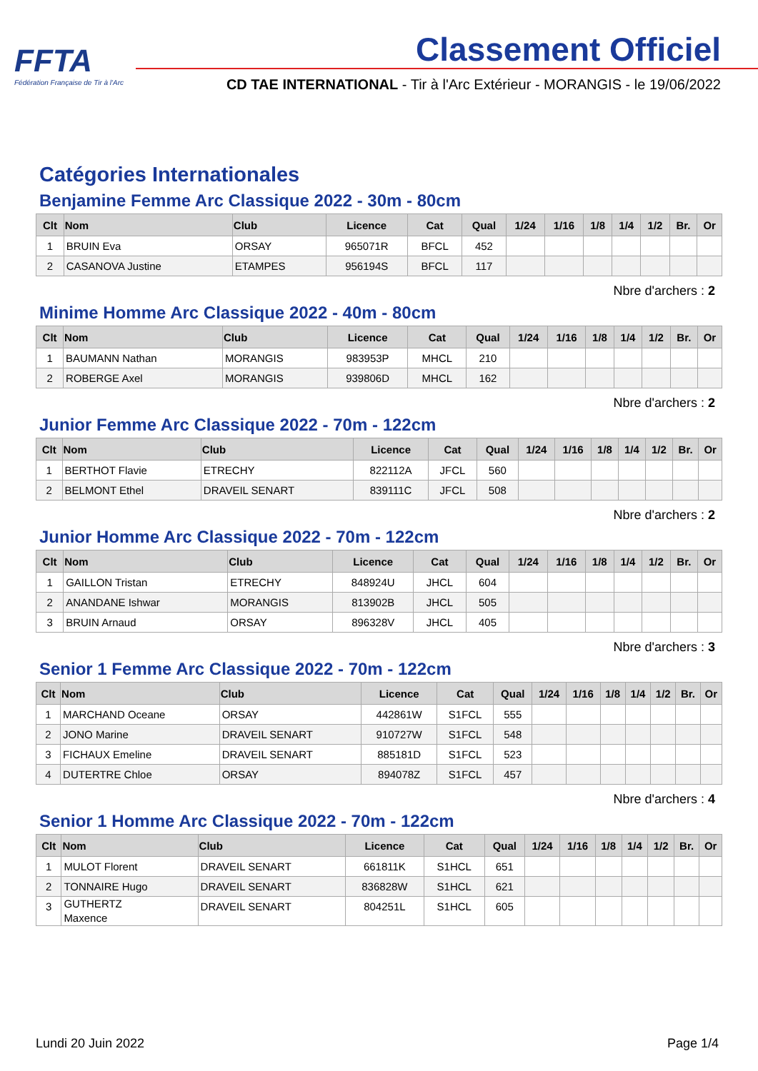FFTA
Fédération Française de Tir à l'Arc
Classement Officiel
CD TAE INTERNATIONAL - Tir à l'Arc Extérieur - MORANGIS - le 19/06/2022
Catégories Internationales
Benjamine Femme Arc Classique 2022 - 30m - 80cm
| Clt | Nom | Club | Licence | Cat | Qual | 1/24 | 1/16 | 1/8 | 1/4 | 1/2 | Br. | Or |
| --- | --- | --- | --- | --- | --- | --- | --- | --- | --- | --- | --- | --- |
| 1 | BRUIN Eva | ORSAY | 965071R | BFCL | 452 | | | | | | | |
| 2 | CASANOVA Justine | ETAMPES | 956194S | BFCL | 117 | | | | | | | |
Nbre d'archers : 2
Minime Homme Arc Classique 2022 - 40m - 80cm
| Clt | Nom | Club | Licence | Cat | Qual | 1/24 | 1/16 | 1/8 | 1/4 | 1/2 | Br. | Or |
| --- | --- | --- | --- | --- | --- | --- | --- | --- | --- | --- | --- | --- |
| 1 | BAUMANN Nathan | MORANGIS | 983953P | MHCL | 210 | | | | | | | |
| 2 | ROBERGE Axel | MORANGIS | 939806D | MHCL | 162 | | | | | | | |
Nbre d'archers : 2
Junior Femme Arc Classique 2022 - 70m - 122cm
| Clt | Nom | Club | Licence | Cat | Qual | 1/24 | 1/16 | 1/8 | 1/4 | 1/2 | Br. | Or |
| --- | --- | --- | --- | --- | --- | --- | --- | --- | --- | --- | --- | --- |
| 1 | BERTHOT Flavie | ETRECHY | 822112A | JFCL | 560 | | | | | | | |
| 2 | BELMONT Ethel | DRAVEIL SENART | 839111C | JFCL | 508 | | | | | | | |
Nbre d'archers : 2
Junior Homme Arc Classique 2022 - 70m - 122cm
| Clt | Nom | Club | Licence | Cat | Qual | 1/24 | 1/16 | 1/8 | 1/4 | 1/2 | Br. | Or |
| --- | --- | --- | --- | --- | --- | --- | --- | --- | --- | --- | --- | --- |
| 1 | GAILLON Tristan | ETRECHY | 848924U | JHCL | 604 | | | | | | | |
| 2 | ANANDANE Ishwar | MORANGIS | 813902B | JHCL | 505 | | | | | | | |
| 3 | BRUIN Arnaud | ORSAY | 896328V | JHCL | 405 | | | | | | | |
Nbre d'archers : 3
Senior 1 Femme Arc Classique 2022 - 70m - 122cm
| Clt | Nom | Club | Licence | Cat | Qual | 1/24 | 1/16 | 1/8 | 1/4 | 1/2 | Br. | Or |
| --- | --- | --- | --- | --- | --- | --- | --- | --- | --- | --- | --- | --- |
| 1 | MARCHAND Oceane | ORSAY | 442861W | S1FCL | 555 | | | | | | | |
| 2 | JONO Marine | DRAVEIL SENART | 910727W | S1FCL | 548 | | | | | | | |
| 3 | FICHAUX Emeline | DRAVEIL SENART | 885181D | S1FCL | 523 | | | | | | | |
| 4 | DUTERTRE Chloe | ORSAY | 894078Z | S1FCL | 457 | | | | | | | |
Nbre d'archers : 4
Senior 1 Homme Arc Classique 2022 - 70m - 122cm
| Clt | Nom | Club | Licence | Cat | Qual | 1/24 | 1/16 | 1/8 | 1/4 | 1/2 | Br. | Or |
| --- | --- | --- | --- | --- | --- | --- | --- | --- | --- | --- | --- | --- |
| 1 | MULOT Florent | DRAVEIL SENART | 661811K | S1HCL | 651 | | | | | | | |
| 2 | TONNAIRE Hugo | DRAVEIL SENART | 836828W | S1HCL | 621 | | | | | | | |
| 3 | GUTHERTZ Maxence | DRAVEIL SENART | 804251L | S1HCL | 605 | | | | | | | |
Lundi 20 Juin 2022 Page 1/4